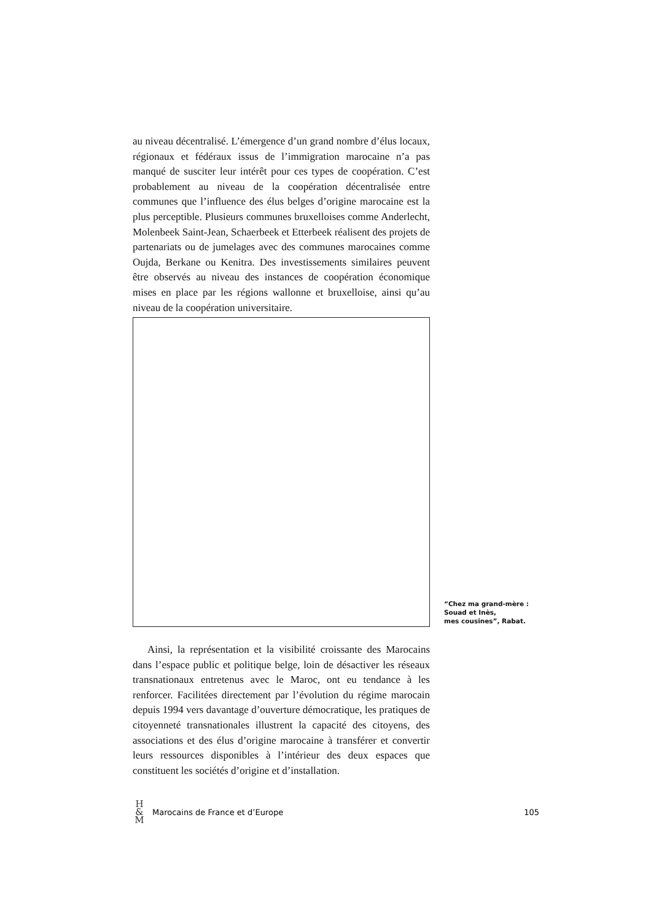au niveau décentralisé. L’émergence d’un grand nombre d’élus locaux, régionaux et fédéraux issus de l’immigration marocaine n’a pas manqué de susciter leur intérêt pour ces types de coopération. C’est probablement au niveau de la coopération décentralisée entre communes que l’influence des élus belges d’origine marocaine est la plus perceptible. Plusieurs communes bruxelloises comme Anderlecht, Molenbeek Saint-Jean, Schaerbeek et Etterbeek réalisent des projets de partenariats ou de jumelages avec des communes marocaines comme Oujda, Berkane ou Kenitra. Des investissements similaires peuvent être observés au niveau des instances de coopération économique mises en place par les régions wallonne et bruxelloise, ainsi qu’au niveau de la coopération universitaire.
“Chez ma grand-mère :
Souad et Inès,
mes cousines”, Rabat.
Ainsi, la représentation et la visibilité croissante des Marocains dans l’espace public et politique belge, loin de désactiver les réseaux transnationaux entretenus avec le Maroc, ont eu tendance à les renforcer. Facilitées directement par l’évolution du régime marocain depuis 1994 vers davantage d’ouverture démocratique, les pratiques de citoyenneté transnationales illustrent la capacité des citoyens, des associations et des élus d’origine marocaine à transférer et convertir leurs ressources disponibles à l’intérieur des deux espaces que constituent les sociétés d’origine et d’installation.
H
&
M
Marocains de France et d’Europe
105